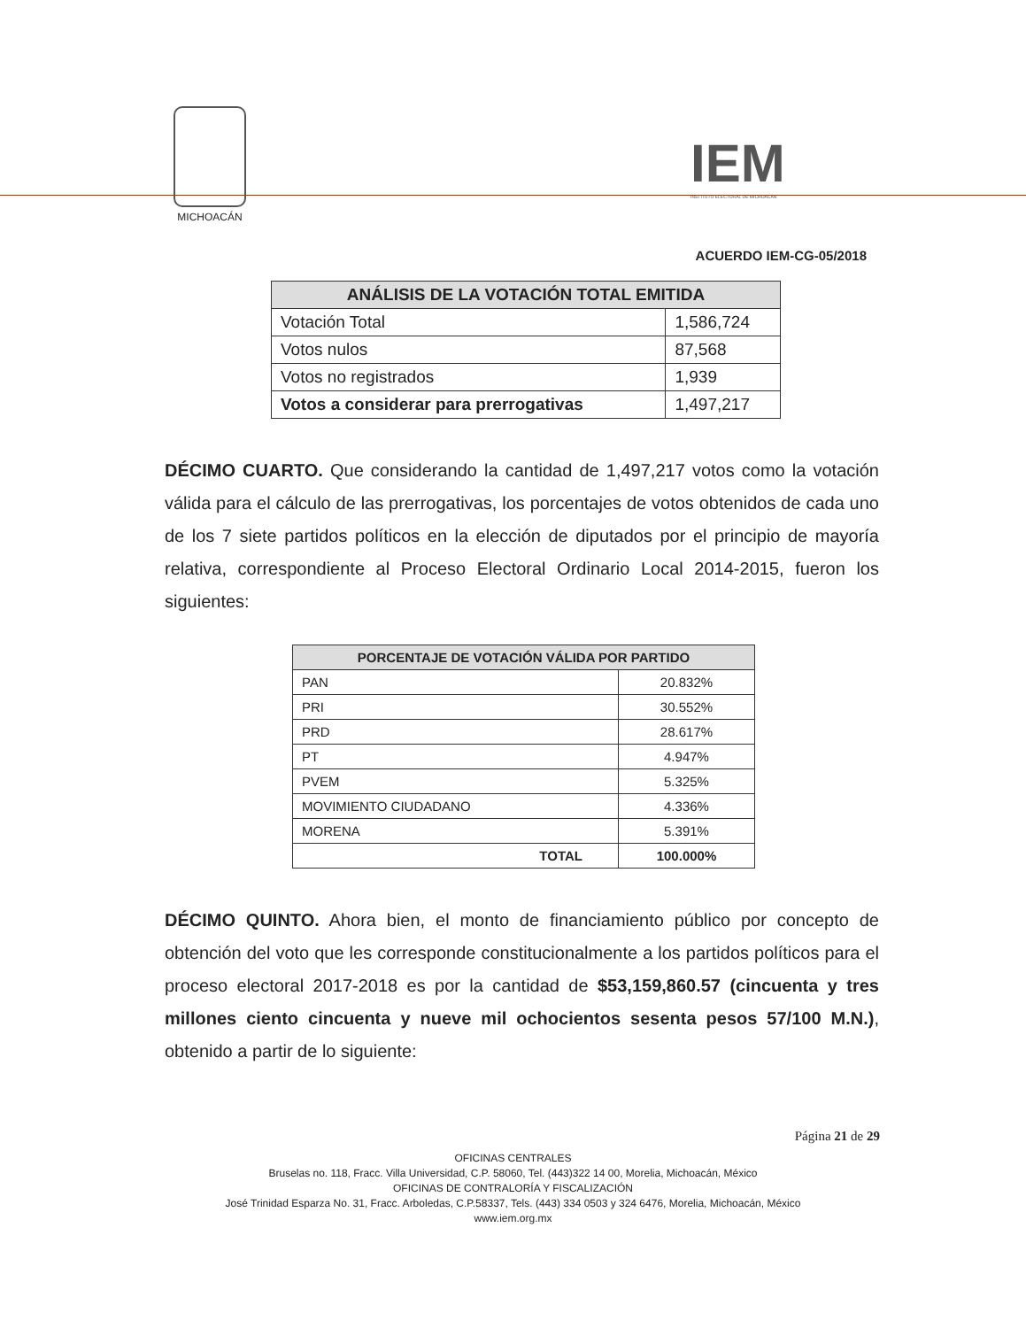MICHOACÁN
IEM
INSTITUTO ELECTORAL DE MICHOACÁN
ACUERDO IEM-CG-05/2018
| ANÁLISIS DE LA VOTACIÓN TOTAL EMITIDA | |
| --- | --- |
| Votación Total | 1,586,724 |
| Votos nulos | 87,568 |
| Votos no registrados | 1,939 |
| Votos a considerar para prerrogativas | 1,497,217 |
DÉCIMO CUARTO. Que considerando la cantidad de 1,497,217 votos como la votación válida para el cálculo de las prerrogativas, los porcentajes de votos obtenidos de cada uno de los 7 siete partidos políticos en la elección de diputados por el principio de mayoría relativa, correspondiente al Proceso Electoral Ordinario Local 2014-2015, fueron los siguientes:
| PORCENTAJE DE VOTACIÓN VÁLIDA POR PARTIDO | |
| --- | --- |
| PAN | 20.832% |
| PRI | 30.552% |
| PRD | 28.617% |
| PT | 4.947% |
| PVEM | 5.325% |
| MOVIMIENTO CIUDADANO | 4.336% |
| MORENA | 5.391% |
| TOTAL | 100.000% |
DÉCIMO QUINTO. Ahora bien, el monto de financiamiento público por concepto de obtención del voto que les corresponde constitucionalmente a los partidos políticos para el proceso electoral 2017-2018 es por la cantidad de $53,159,860.57 (cincuenta y tres millones ciento cincuenta y nueve mil ochocientos sesenta pesos 57/100 M.N.), obtenido a partir de lo siguiente:
Página 21 de 29
OFICINAS CENTRALES
Bruselas no. 118, Fracc. Villa Universidad, C.P. 58060, Tel. (443)322 14 00, Morelia, Michoacán, México
OFICINAS DE CONTRALORÍA Y FISCALIZACIÓN
José Trinidad Esparza No. 31, Fracc. Arboledas, C.P.58337, Tels. (443) 334 0503 y 324 6476, Morelia, Michoacán, México
www.iem.org.mx